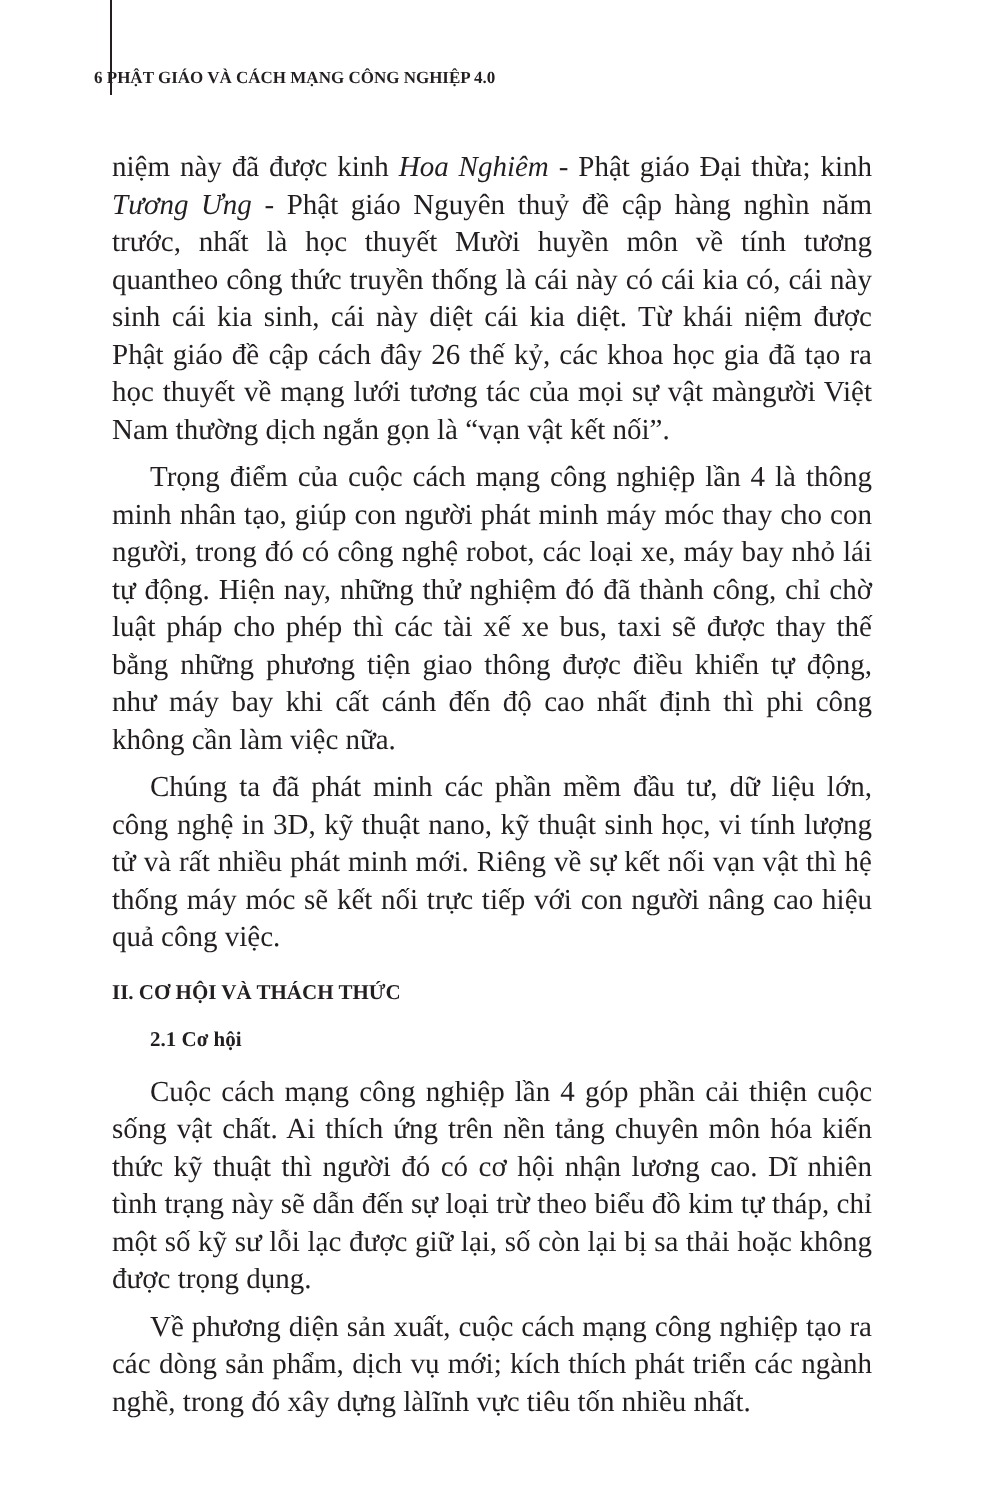6 PHẬT GIÁO VÀ CÁCH MẠNG CÔNG NGHIỆP 4.0
niệm này đã được kinh Hoa Nghiêm - Phật giáo Đại thừa; kinh Tương Ưng - Phật giáo Nguyên thuỷ đề cập hàng nghìn năm trước, nhất là học thuyết Mười huyền môn về tính tương quantheo công thức truyền thống là cái này có cái kia có, cái này sinh cái kia sinh, cái này diệt cái kia diệt. Từ khái niệm được Phật giáo đề cập cách đây 26 thế kỷ, các khoa học gia đã tạo ra học thuyết về mạng lưới tương tác của mọi sự vật màngười Việt Nam thường dịch ngắn gọn là “vạn vật kết nối”.
Trọng điểm của cuộc cách mạng công nghiệp lần 4 là thông minh nhân tạo, giúp con người phát minh máy móc thay cho con người, trong đó có công nghệ robot, các loại xe, máy bay nhỏ lái tự động. Hiện nay, những thử nghiệm đó đã thành công, chỉ chờ luật pháp cho phép thì các tài xế xe bus, taxi sẽ được thay thế bằng những phương tiện giao thông được điều khiển tự động, như máy bay khi cất cánh đến độ cao nhất định thì phi công không cần làm việc nữa.
Chúng ta đã phát minh các phần mềm đầu tư, dữ liệu lớn, công nghệ in 3D, kỹ thuật nano, kỹ thuật sinh học, vi tính lượng tử và rất nhiều phát minh mới. Riêng về sự kết nối vạn vật thì hệ thống máy móc sẽ kết nối trực tiếp với con người nâng cao hiệu quả công việc.
II. CƠ HỘI VÀ THÁCH THỨC
2.1 Cơ hội
Cuộc cách mạng công nghiệp lần 4 góp phần cải thiện cuộc sống vật chất. Ai thích ứng trên nền tảng chuyên môn hóa kiến thức kỹ thuật thì người đó có cơ hội nhận lương cao. Dĩ nhiên tình trạng này sẽ dẫn đến sự loại trừ theo biểu đồ kim tự tháp, chỉ một số kỹ sư lỗi lạc được giữ lại, số còn lại bị sa thải hoặc không được trọng dụng.
Về phương diện sản xuất, cuộc cách mạng công nghiệp tạo ra các dòng sản phẩm, dịch vụ mới; kích thích phát triển các ngành nghề, trong đó xây dựng làlĩnh vực tiêu tốn nhiều nhất.